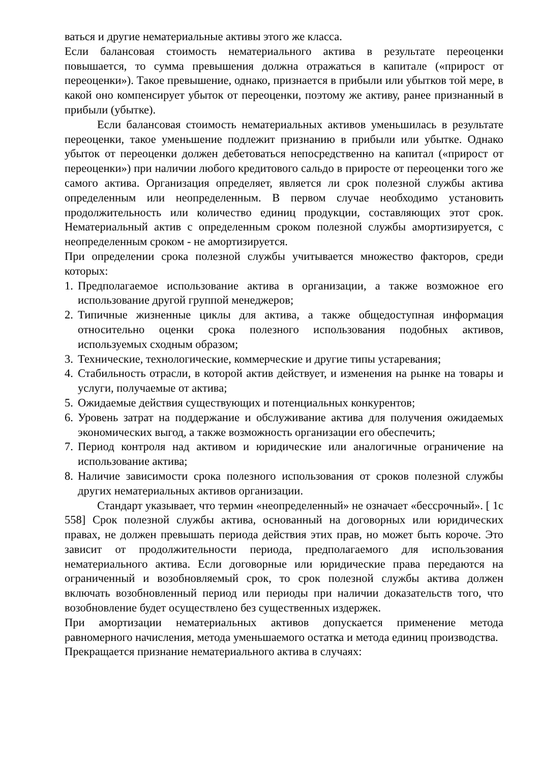ваться и другие нематериальные активы этого же класса.
Если балансовая стоимость нематериального актива в результате переоценки повышается, то сумма превышения должна отражаться в капитале («прирост от переоценки»). Такое превышение, однако, признается в прибыли или убытков той мере, в какой оно компенсирует убыток от переоценки, поэтому же активу, ранее признанный в прибыли (убытке).
Если балансовая стоимость нематериальных активов уменьшилась в результате переоценки, такое уменьшение подлежит признанию в прибыли или убытке. Однако убыток от переоценки должен дебетоваться непосредственно на капитал («прирост от переоценки») при наличии любого кредитового сальдо в приросте от переоценки того же самого актива. Организация определяет, является ли срок полезной службы актива определенным или неопределенным. В первом случае необходимо установить продолжительность или количество единиц продукции, составляющих этот срок. Нематериальный актив с определенным сроком полезной службы амортизируется, с неопределенным сроком - не амортизируется.
При определении срока полезной службы учитывается множество факторов, среди которых:
1. Предполагаемое использование актива в организации, а также возможное его использование другой группой менеджеров;
2. Типичные жизненные циклы для актива, а также общедоступная информация относительно оценки срока полезного использования подобных активов, используемых сходным образом;
3. Технические, технологические, коммерческие и другие типы устаревания;
4. Стабильность отрасли, в которой актив действует, и изменения на рынке на товары и услуги, получаемые от актива;
5. Ожидаемые действия существующих и потенциальных конкурентов;
6. Уровень затрат на поддержание и обслуживание актива для получения ожидаемых экономических выгод, а также возможность организации его обеспечить;
7. Период контроля над активом и юридические или аналогичные ограничение на использование актива;
8. Наличие зависимости срока полезного использования от сроков полезной службы других нематериальных активов организации.
Стандарт указывает, что термин «неопределенный» не означает «бессрочный». [ 1с 558] Срок полезной службы актива, основанный на договорных или юридических правах, не должен превышать периода действия этих прав, но может быть короче. Это зависит от продолжительности периода, предполагаемого для использования нематериального актива. Если договорные или юридические права передаются на ограниченный и возобновляемый срок, то срок полезной службы актива должен включать возобновленный период или периоды при наличии доказательств того, что возобновление будет осуществлено без существенных издержек.
При амортизации нематериальных активов допускается применение метода равномерного начисления, метода уменьшаемого остатка и метода единиц производства.
Прекращается признание нематериального актива в случаях: